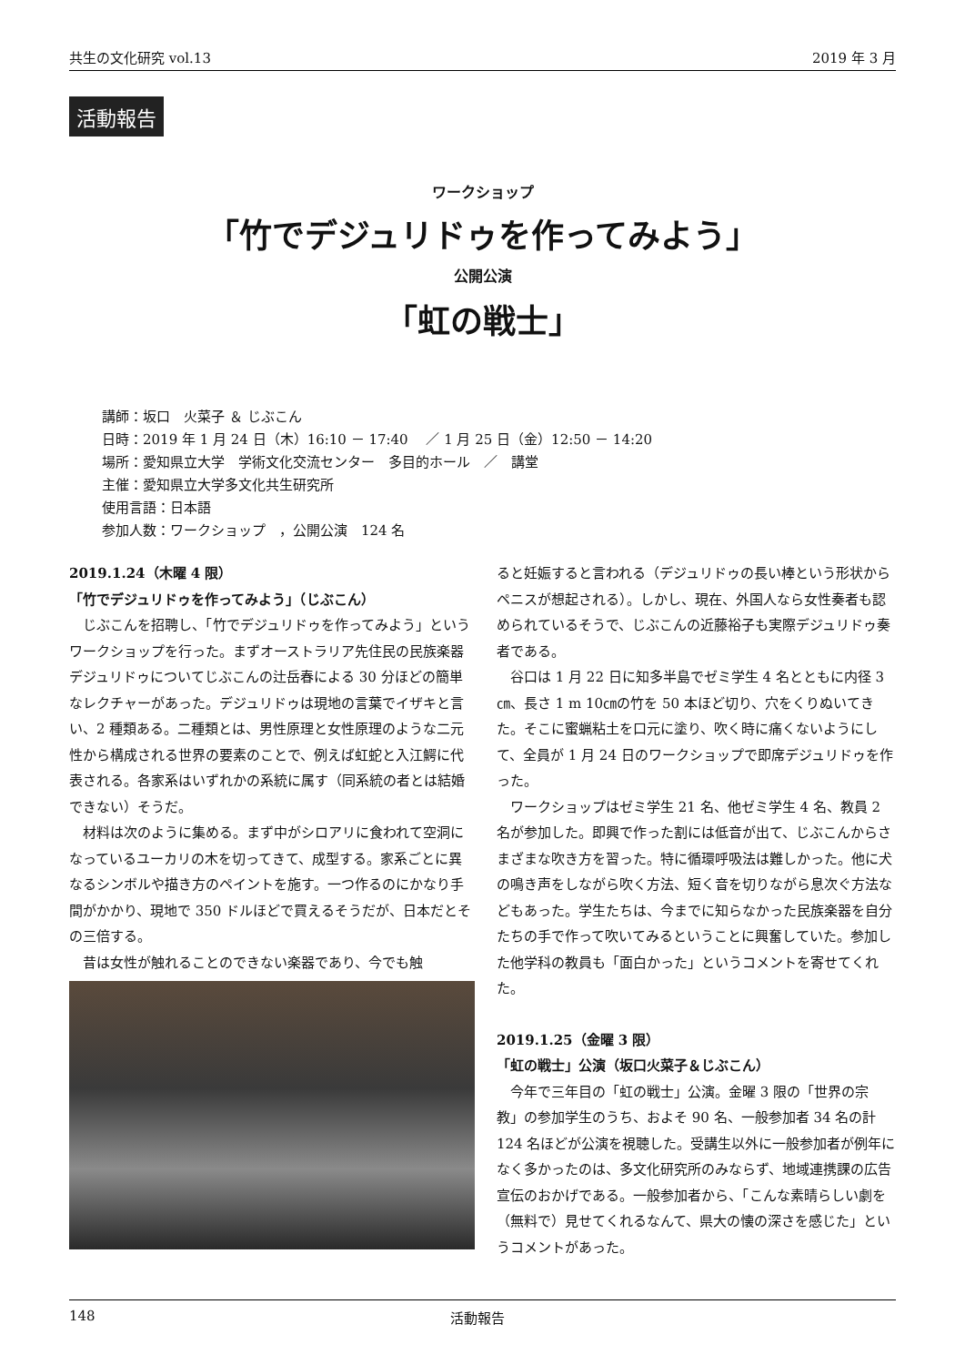共生の文化研究 vol.13 2019 年 3 月
活動報告
ワークショップ
「竹でデジュリドゥを作ってみよう」
公開公演
「虹の戦士」
講師：坂口　火菜子 ＆ じぶこん
日時：2019 年 1 月 24 日（木）16:10 － 17:40　 ／ 1 月 25 日（金）12:50 － 14:20
場所：愛知県立大学　学術文化交流センター　多目的ホール　／　講堂
主催：愛知県立大学多文化共生研究所
使用言語：日本語
参加人数：ワークショップ　，公開公演　124 名
2019.1.24（木曜 4 限）
「竹でデジュリドゥを作ってみよう」（じぶこん）
じぶこんを招聘し、「竹でデジュリドゥを作ってみよう」というワークショップを行った。まずオーストラリア先住民の民族楽器デジュリドゥについてじぶこんの辻岳春による 30 分ほどの簡単なレクチャーがあった。デジュリドゥは現地の言葉でイザキと言い、2 種類ある。二種類とは、男性原理と女性原理のような二元性から構成される世界の要素のことで、例えば虹蛇と入江鰐に代表される。各家系はいずれかの系統に属す（同系統の者とは結婚できない）そうだ。
材料は次のように集める。まず中がシロアリに食われて空洞になっているユーカリの木を切ってきて、成型する。家系ごとに異なるシンボルや描き方のペイントを施す。一つ作るのにかなり手間がかかり、現地で 350 ドルほどで買えるそうだが、日本だとその三倍する。
昔は女性が触れることのできない楽器であり、今でも触
ると妊娠すると言われる（デジュリドゥの長い棒という形状からペニスが想起される）。しかし、現在、外国人なら女性奏者も認められているそうで、じぶこんの近藤裕子も実際デジュリドゥ奏者である。
谷口は 1 月 22 日に知多半島でゼミ学生 4 名とともに内径 3㎝、長さ 1 m 10㎝の竹を 50 本ほど切り、穴をくりぬいてきた。そこに蜜蝋粘土を口元に塗り、吹く時に痛くないようにして、全員が 1 月 24 日のワークショップで即席デジュリドゥを作った。
ワークショップはゼミ学生 21 名、他ゼミ学生 4 名、教員 2 名が参加した。即興で作った割には低音が出て、じぶこんからさまざまな吹き方を習った。特に循環呼吸法は難しかった。他に犬の鳴き声をしながら吹く方法、短く音を切りながら息次ぐ方法などもあった。学生たちは、今までに知らなかった民族楽器を自分たちの手で作って吹いてみるということに興奮していた。参加した他学科の教員も「面白かった」というコメントを寄せてくれた。
2019.1.25（金曜 3 限）
「虹の戦士」公演（坂口火菜子＆じぶこん）
今年で三年目の「虹の戦士」公演。金曜 3 限の「世界の宗教」の参加学生のうち、およそ 90 名、一般参加者 34 名の計 124 名ほどが公演を視聴した。受講生以外に一般参加者が例年になく多かったのは、多文化研究所のみならず、地域連携課の広告宣伝のおかげである。一般参加者から、「こんな素晴らしい劇を（無料で）見せてくれるなんて、県大の懐の深さを感じた」というコメントがあった。
148 活動報告